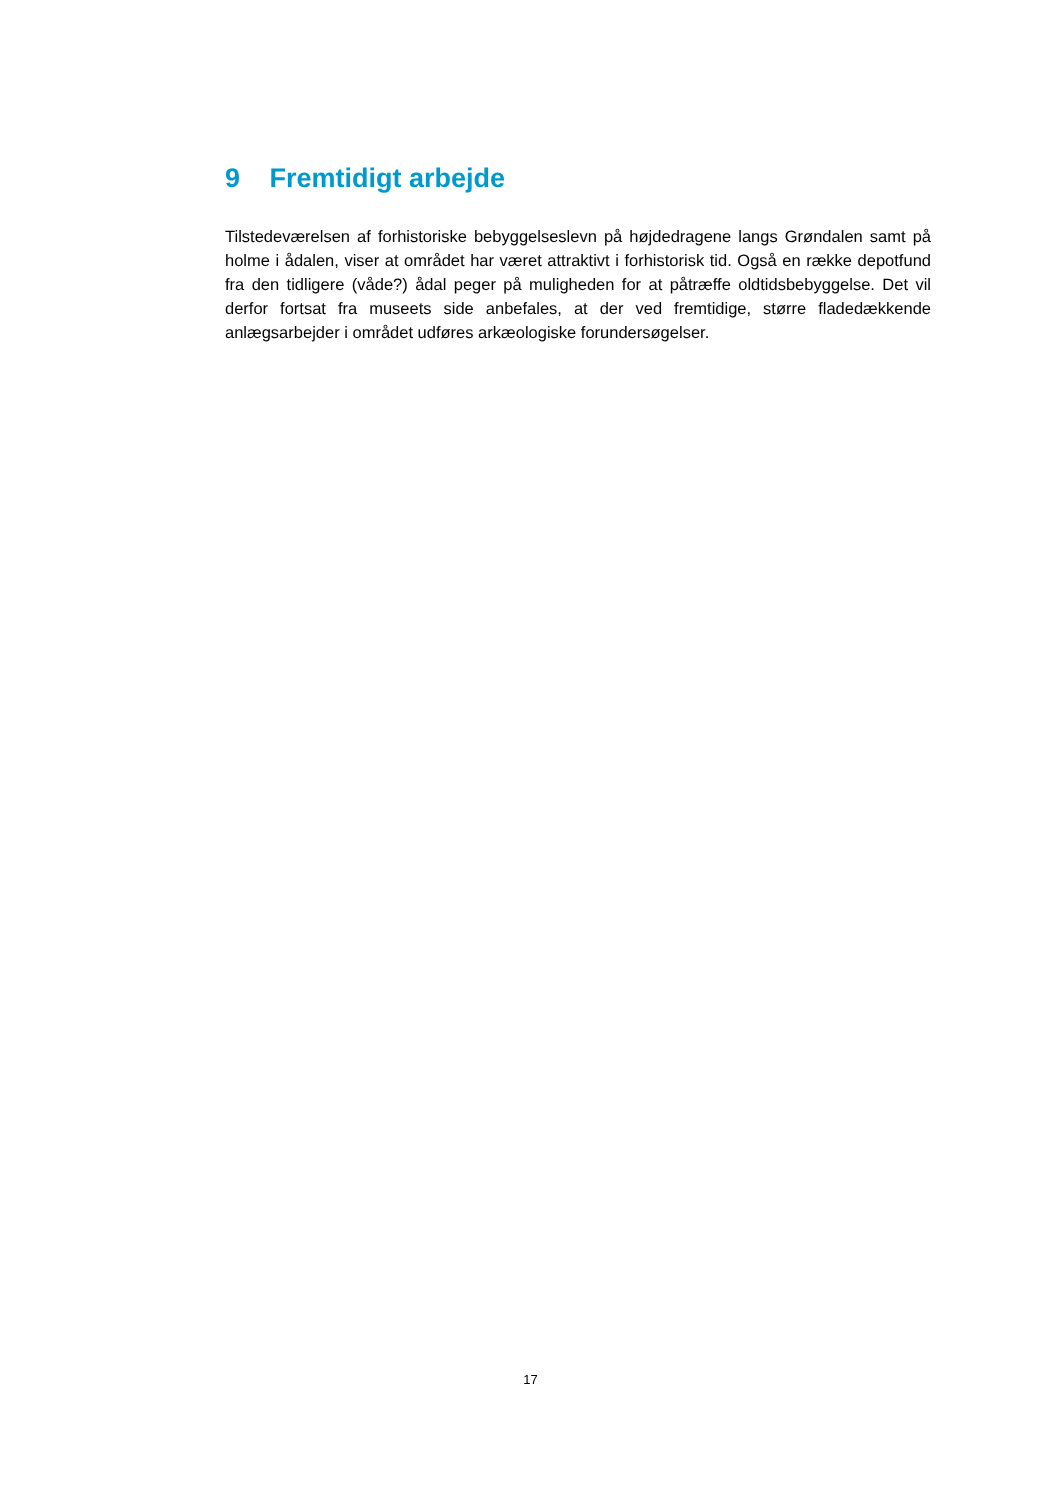9 Fremtidigt arbejde
Tilstedeværelsen af forhistoriske bebyggelseslevn på højdedragene langs Grøndalen samt på holme i ådalen, viser at området har været attraktivt i forhistorisk tid. Også en række depotfund fra den tidligere (våde?) ådal peger på muligheden for at påtræffe oldtidsbebyggelse. Det vil derfor fortsat fra museets side anbefales, at der ved fremtidige, større fladedækkende anlægsarbejder i området udføres arkæologiske forundersøgelser.
17